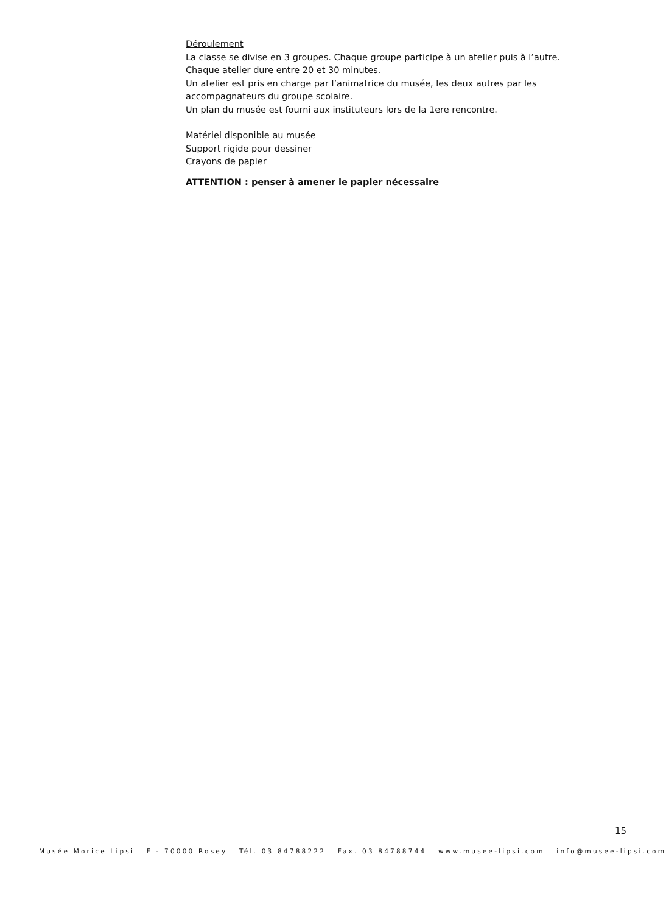Déroulement
La classe se divise en 3 groupes. Chaque groupe participe à un atelier puis à l’autre.
Chaque atelier dure entre 20 et 30 minutes.
Un atelier est pris en charge par l’animatrice du musée, les deux autres par les accompagnateurs du groupe scolaire.
Un plan du musée est fourni aux instituteurs lors de la 1ere rencontre.
Matériel disponible au musée
Support rigide pour dessiner
Crayons de papier
ATTENTION : penser à amener le papier nécessaire
15
Musée Morice Lipsi F - 70000 Rosey Tél. 03 84788222 Fax. 03 84788744 www.musee-lipsi.com info@musee-lipsi.com